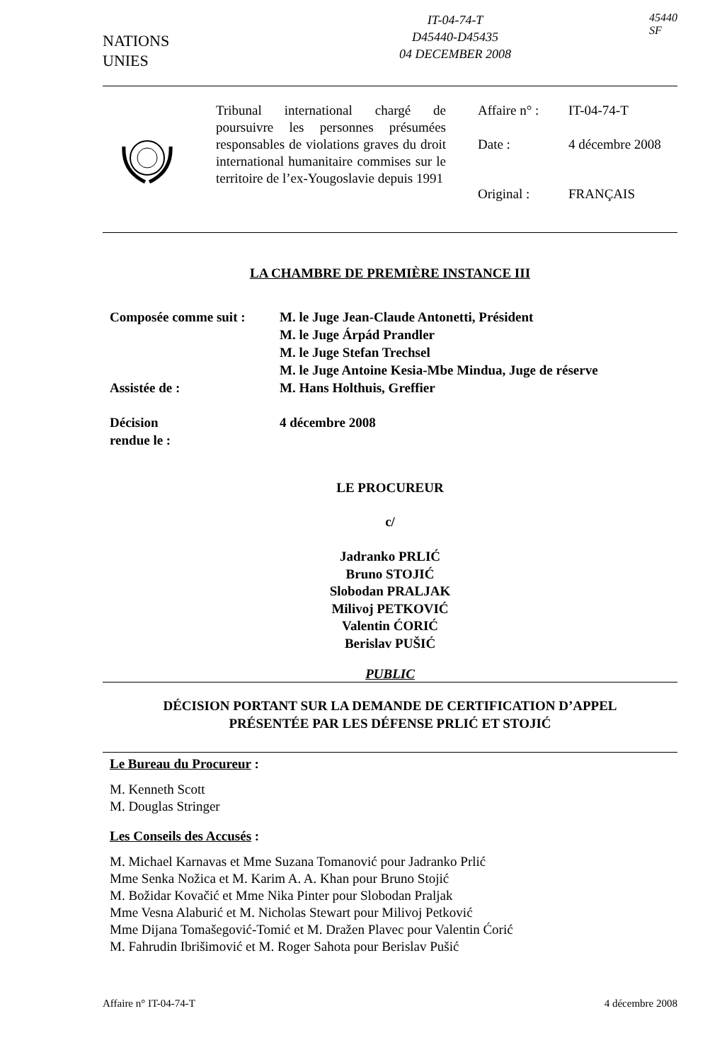NATIONS
UNIES
IT-04-74-T
D45440-D45435
04 DECEMBER 2008
45440
SF
Tribunal international chargé de poursuivre les personnes présumées responsables de violations graves du droit international humanitaire commises sur le territoire de l’ex-Yougoslavie depuis 1991
Affaire n° : IT-04-74-T
Date : 4 décembre 2008
Original : FRANÇAIS
LA CHAMBRE DE PREMIÈRE INSTANCE III
Composée comme suit :
M. le Juge Jean-Claude Antonetti, Président
M. le Juge Árpád Prandler
M. le Juge Stefan Trechsel
M. le Juge Antoine Kesia-Mbe Mindua, Juge de réserve
Assistée de :
M. Hans Holthuis, Greffier
Décision
rendue le :
4 décembre 2008
LE PROCUREUR
c/
Jadranko PRLIĆ
Bruno STOJIĆ
Slobodan PRALJAK
Milivoj PETKOVIĆ
Valentin ĆORIĆ
Berislav PUŠIĆ
PUBLIC
DÉCISION PORTANT SUR LA DEMANDE DE CERTIFICATION D’APPEL
PRÉSENTÉE PAR LES DÉFENSE PRLIĆ ET STOJIĆ
Le Bureau du Procureur :
M. Kenneth Scott
M. Douglas Stringer
Les Conseils des Accusés :
M. Michael Karnavas et Mme Suzana Tomanović pour Jadranko Prlić
Mme Senka Nožica et M. Karim A. A. Khan pour Bruno Stojić
M. Božidar Kovačić et Mme Nika Pinter pour Slobodan Praljak
Mme Vesna Alaburić et M. Nicholas Stewart pour Milivoj Petković
Mme Dijana Tomašegović-Tomić et M. Dražen Plavec pour Valentin Ćorić
M. Fahrudin Ibrišimović et M. Roger Sahota pour Berislav Pušić
Affaire n° IT-04-74-T 4 décembre 2008